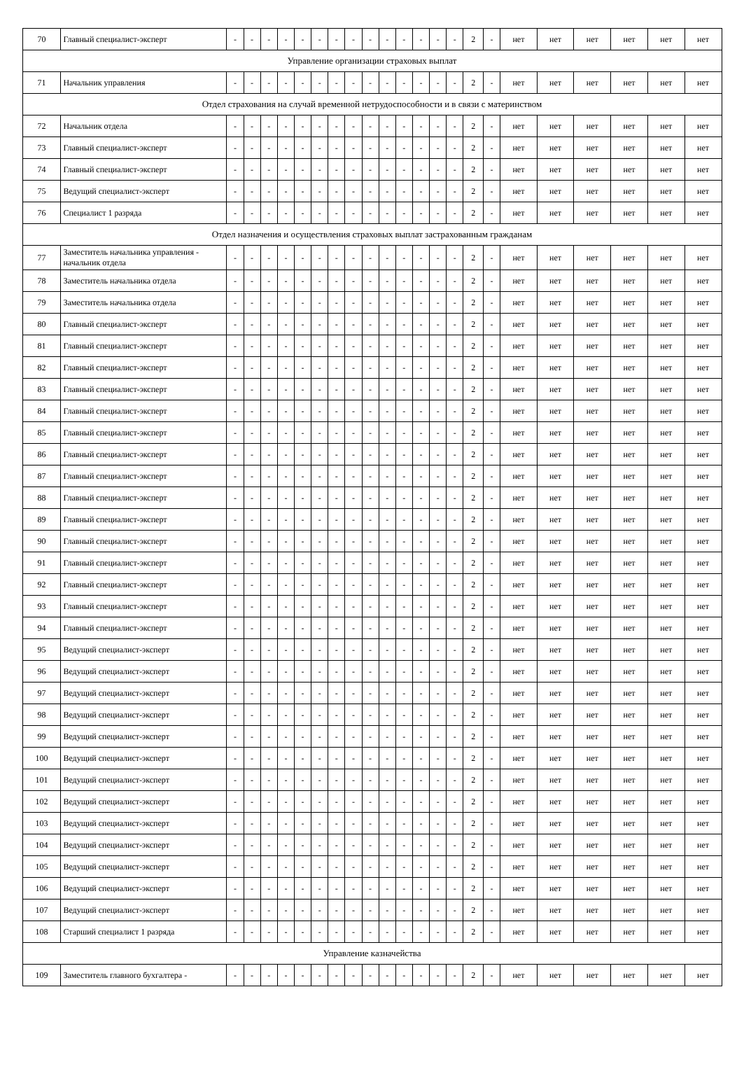| 70 | Главный специалист-эксперт | - | - | - | - | - | - | - | - | - | - | - | - | - | - | 2 | - | нет | нет | нет | нет | нет | нет |
| Управление организации страховых выплат | | | | | | | | | | | | | | | | | | | | | | | |
| 71 | Начальник управления | - | - | - | - | - | - | - | - | - | - | - | - | - | - | 2 | - | нет | нет | нет | нет | нет | нет |
| Отдел страхования на случай временной нетрудоспособности и в связи с материнством | | | | | | | | | | | | | | | | | | | | | | | |
| 72 | Начальник отдела | - | - | - | - | - | - | - | - | - | - | - | - | - | - | 2 | - | нет | нет | нет | нет | нет | нет |
| 73 | Главный специалист-эксперт | - | - | - | - | - | - | - | - | - | - | - | - | - | - | 2 | - | нет | нет | нет | нет | нет | нет |
| 74 | Главный специалист-эксперт | - | - | - | - | - | - | - | - | - | - | - | - | - | - | 2 | - | нет | нет | нет | нет | нет | нет |
| 75 | Ведущий специалист-эксперт | - | - | - | - | - | - | - | - | - | - | - | - | - | - | 2 | - | нет | нет | нет | нет | нет | нет |
| 76 | Специалист 1 разряда | - | - | - | - | - | - | - | - | - | - | - | - | - | - | 2 | - | нет | нет | нет | нет | нет | нет |
| Отдел назначения и осуществления страховых выплат застрахованным гражданам | | | | | | | | | | | | | | | | | | | | | | | |
| 77 | Заместитель начальника управления - начальник отдела | - | - | - | - | - | - | - | - | - | - | - | - | - | - | 2 | - | нет | нет | нет | нет | нет | нет |
| 78 | Заместитель начальника отдела | - | - | - | - | - | - | - | - | - | - | - | - | - | - | 2 | - | нет | нет | нет | нет | нет | нет |
| 79 | Заместитель начальника отдела | - | - | - | - | - | - | - | - | - | - | - | - | - | - | 2 | - | нет | нет | нет | нет | нет | нет |
| 80 | Главный специалист-эксперт | - | - | - | - | - | - | - | - | - | - | - | - | - | - | 2 | - | нет | нет | нет | нет | нет | нет |
| 81 | Главный специалист-эксперт | - | - | - | - | - | - | - | - | - | - | - | - | - | - | 2 | - | нет | нет | нет | нет | нет | нет |
| 82 | Главный специалист-эксперт | - | - | - | - | - | - | - | - | - | - | - | - | - | - | 2 | - | нет | нет | нет | нет | нет | нет |
| 83 | Главный специалист-эксперт | - | - | - | - | - | - | - | - | - | - | - | - | - | - | 2 | - | нет | нет | нет | нет | нет | нет |
| 84 | Главный специалист-эксперт | - | - | - | - | - | - | - | - | - | - | - | - | - | - | 2 | - | нет | нет | нет | нет | нет | нет |
| 85 | Главный специалист-эксперт | - | - | - | - | - | - | - | - | - | - | - | - | - | - | 2 | - | нет | нет | нет | нет | нет | нет |
| 86 | Главный специалист-эксперт | - | - | - | - | - | - | - | - | - | - | - | - | - | - | 2 | - | нет | нет | нет | нет | нет | нет |
| 87 | Главный специалист-эксперт | - | - | - | - | - | - | - | - | - | - | - | - | - | - | 2 | - | нет | нет | нет | нет | нет | нет |
| 88 | Главный специалист-эксперт | - | - | - | - | - | - | - | - | - | - | - | - | - | - | 2 | - | нет | нет | нет | нет | нет | нет |
| 89 | Главный специалист-эксперт | - | - | - | - | - | - | - | - | - | - | - | - | - | - | 2 | - | нет | нет | нет | нет | нет | нет |
| 90 | Главный специалист-эксперт | - | - | - | - | - | - | - | - | - | - | - | - | - | - | 2 | - | нет | нет | нет | нет | нет | нет |
| 91 | Главный специалист-эксперт | - | - | - | - | - | - | - | - | - | - | - | - | - | - | 2 | - | нет | нет | нет | нет | нет | нет |
| 92 | Главный специалист-эксперт | - | - | - | - | - | - | - | - | - | - | - | - | - | - | 2 | - | нет | нет | нет | нет | нет | нет |
| 93 | Главный специалист-эксперт | - | - | - | - | - | - | - | - | - | - | - | - | - | - | 2 | - | нет | нет | нет | нет | нет | нет |
| 94 | Главный специалист-эксперт | - | - | - | - | - | - | - | - | - | - | - | - | - | - | 2 | - | нет | нет | нет | нет | нет | нет |
| 95 | Ведущий специалист-эксперт | - | - | - | - | - | - | - | - | - | - | - | - | - | - | 2 | - | нет | нет | нет | нет | нет | нет |
| 96 | Ведущий специалист-эксперт | - | - | - | - | - | - | - | - | - | - | - | - | - | - | 2 | - | нет | нет | нет | нет | нет | нет |
| 97 | Ведущий специалист-эксперт | - | - | - | - | - | - | - | - | - | - | - | - | - | - | 2 | - | нет | нет | нет | нет | нет | нет |
| 98 | Ведущий специалист-эксперт | - | - | - | - | - | - | - | - | - | - | - | - | - | - | 2 | - | нет | нет | нет | нет | нет | нет |
| 99 | Ведущий специалист-эксперт | - | - | - | - | - | - | - | - | - | - | - | - | - | - | 2 | - | нет | нет | нет | нет | нет | нет |
| 100 | Ведущий специалист-эксперт | - | - | - | - | - | - | - | - | - | - | - | - | - | - | 2 | - | нет | нет | нет | нет | нет | нет |
| 101 | Ведущий специалист-эксперт | - | - | - | - | - | - | - | - | - | - | - | - | - | - | 2 | - | нет | нет | нет | нет | нет | нет |
| 102 | Ведущий специалист-эксперт | - | - | - | - | - | - | - | - | - | - | - | - | - | - | 2 | - | нет | нет | нет | нет | нет | нет |
| 103 | Ведущий специалист-эксперт | - | - | - | - | - | - | - | - | - | - | - | - | - | - | 2 | - | нет | нет | нет | нет | нет | нет |
| 104 | Ведущий специалист-эксперт | - | - | - | - | - | - | - | - | - | - | - | - | - | - | 2 | - | нет | нет | нет | нет | нет | нет |
| 105 | Ведущий специалист-эксперт | - | - | - | - | - | - | - | - | - | - | - | - | - | - | 2 | - | нет | нет | нет | нет | нет | нет |
| 106 | Ведущий специалист-эксперт | - | - | - | - | - | - | - | - | - | - | - | - | - | - | 2 | - | нет | нет | нет | нет | нет | нет |
| 107 | Ведущий специалист-эксперт | - | - | - | - | - | - | - | - | - | - | - | - | - | - | 2 | - | нет | нет | нет | нет | нет | нет |
| 108 | Старший специалист 1 разряда | - | - | - | - | - | - | - | - | - | - | - | - | - | - | 2 | - | нет | нет | нет | нет | нет | нет |
| Управление казначейства | | | | | | | | | | | | | | | | | | | | | | | |
| 109 | Заместитель главного бухгалтера - | - | - | - | - | - | - | - | - | - | - | - | - | - | - | 2 | - | нет | нет | нет | нет | нет | нет |